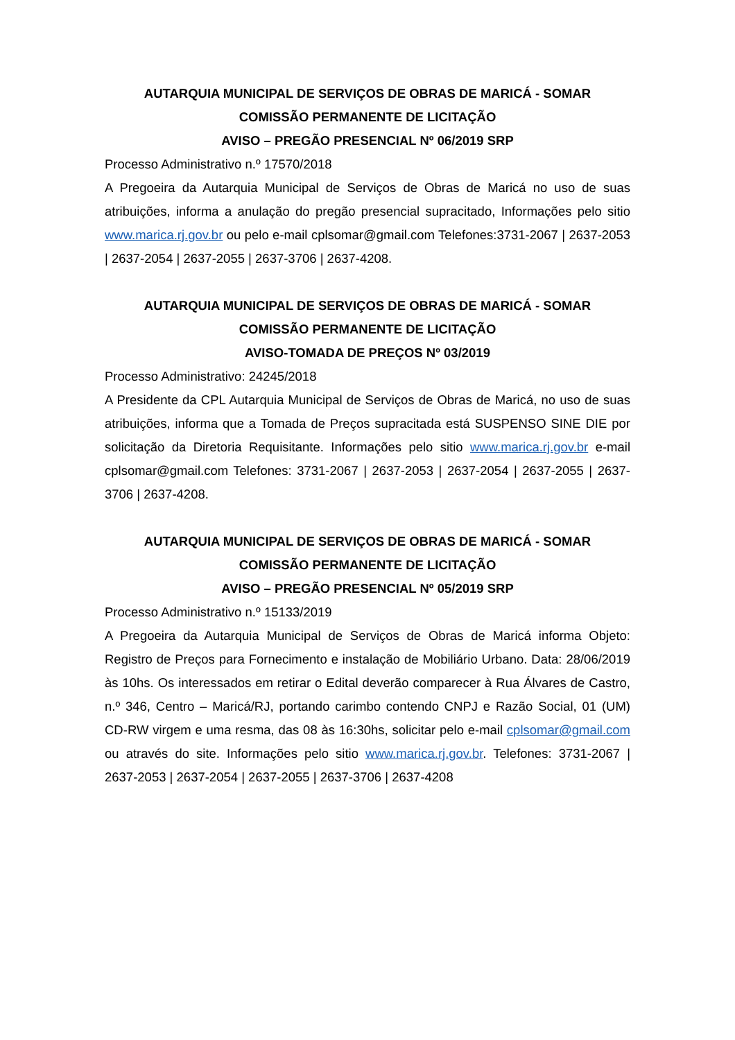AUTARQUIA MUNICIPAL DE SERVIÇOS DE OBRAS DE MARICÁ - SOMAR
COMISSÃO PERMANENTE DE LICITAÇÃO
AVISO – PREGÃO PRESENCIAL Nº 06/2019 SRP
Processo Administrativo n.º 17570/2018
A Pregoeira da Autarquia Municipal de Serviços de Obras de Maricá no uso de suas atribuições, informa a anulação do pregão presencial supracitado, Informações pelo sitio www.marica.rj.gov.br ou pelo e-mail cplsomar@gmail.com Telefones:3731-2067 | 2637-2053 | 2637-2054 | 2637-2055 | 2637-3706 | 2637-4208.
AUTARQUIA MUNICIPAL DE SERVIÇOS DE OBRAS DE MARICÁ - SOMAR
COMISSÃO PERMANENTE DE LICITAÇÃO
AVISO-TOMADA DE PREÇOS Nº 03/2019
Processo Administrativo: 24245/2018
A Presidente da CPL Autarquia Municipal de Serviços de Obras de Maricá, no uso de suas atribuições, informa que a Tomada de Preços supracitada está SUSPENSO SINE DIE por solicitação da Diretoria Requisitante. Informações pelo sitio www.marica.rj.gov.br e-mail cplsomar@gmail.com Telefones: 3731-2067 | 2637-2053 | 2637-2054 | 2637-2055 | 2637-3706 | 2637-4208.
AUTARQUIA MUNICIPAL DE SERVIÇOS DE OBRAS DE MARICÁ - SOMAR
COMISSÃO PERMANENTE DE LICITAÇÃO
AVISO – PREGÃO PRESENCIAL Nº 05/2019 SRP
Processo Administrativo n.º 15133/2019
A Pregoeira da Autarquia Municipal de Serviços de Obras de Maricá informa Objeto: Registro de Preços para Fornecimento e instalação de Mobiliário Urbano. Data: 28/06/2019 às 10hs. Os interessados em retirar o Edital deverão comparecer à Rua Álvares de Castro, n.º 346, Centro – Maricá/RJ, portando carimbo contendo CNPJ e Razão Social, 01 (UM) CD-RW virgem e uma resma, das 08 às 16:30hs, solicitar pelo e-mail cplsomar@gmail.com ou através do site. Informações pelo sitio www.marica.rj.gov.br. Telefones: 3731-2067 | 2637-2053 | 2637-2054 | 2637-2055 | 2637-3706 | 2637-4208